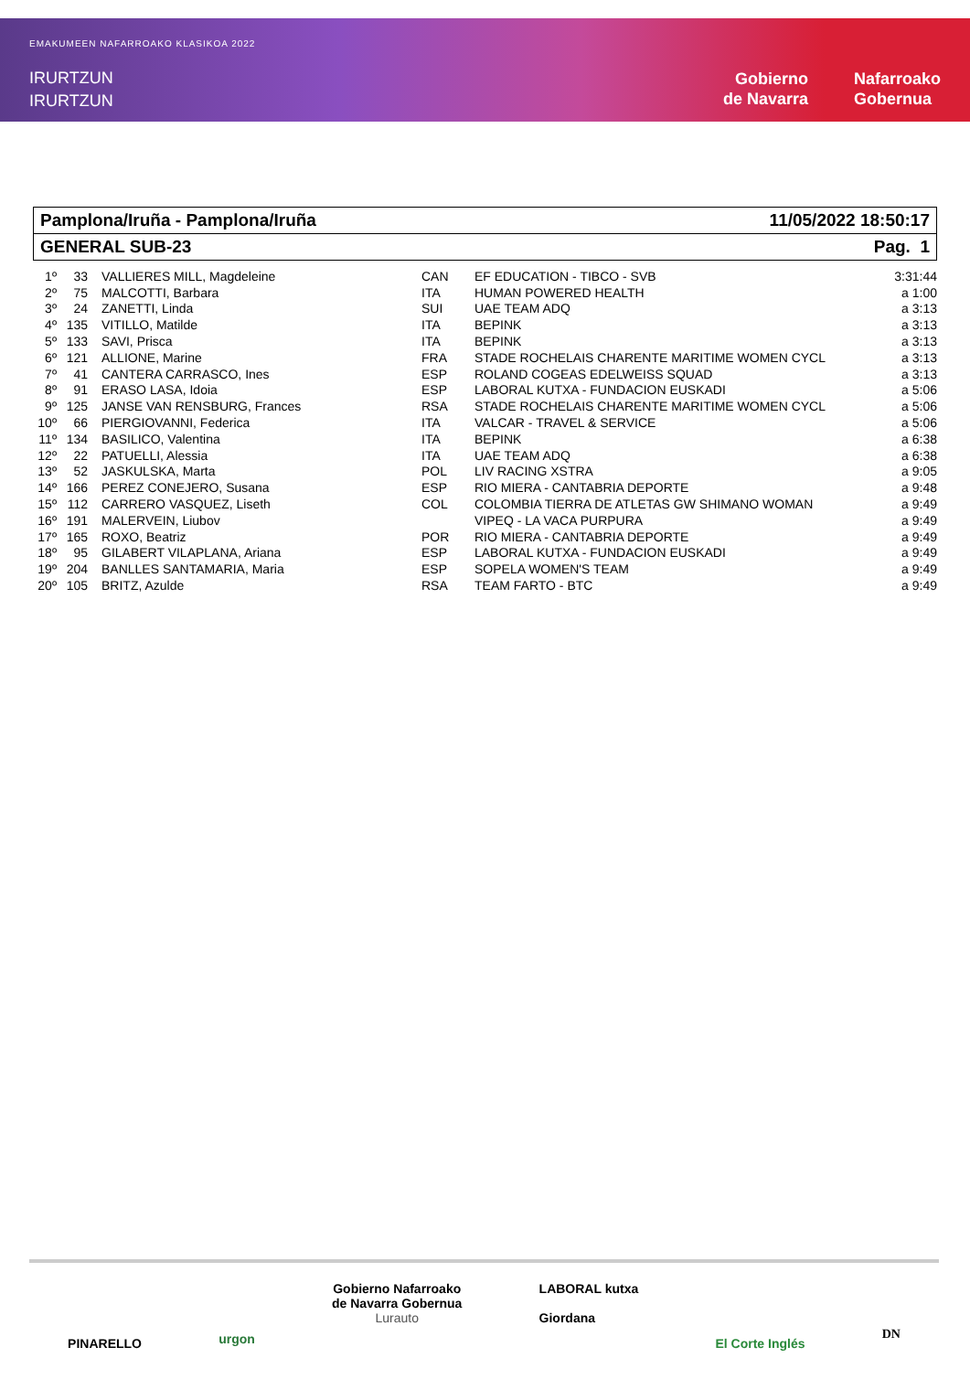EMAKUMEEN NAFARROAKO KLASIKOA 2022
IRURTZUN
IRURTZUN
Gobierno
de Navarra
Nafarroako
Gobernua
Pamplona/Iruña - Pamplona/Iruña 11/05/2022 18:50:17
GENERAL SUB-23 Pag. 1
| 1º | 33 | VALLIERES MILL, Magdeleine | CAN | EF EDUCATION - TIBCO - SVB | 3:31:44 |
| 2º | 75 | MALCOTTI, Barbara | ITA | HUMAN POWERED HEALTH | a 1:00 |
| 3º | 24 | ZANETTI, Linda | SUI | UAE TEAM ADQ | a 3:13 |
| 4º | 135 | VITILLO, Matilde | ITA | BEPINK | a 3:13 |
| 5º | 133 | SAVI, Prisca | ITA | BEPINK | a 3:13 |
| 6º | 121 | ALLIONE, Marine | FRA | STADE ROCHELAIS CHARENTE MARITIME WOMEN CYCL | a 3:13 |
| 7º | 41 | CANTERA CARRASCO, Ines | ESP | ROLAND COGEAS EDELWEISS SQUAD | a 3:13 |
| 8º | 91 | ERASO LASA, Idoia | ESP | LABORAL KUTXA - FUNDACION EUSKADI | a 5:06 |
| 9º | 125 | JANSE VAN RENSBURG, Frances | RSA | STADE ROCHELAIS CHARENTE MARITIME WOMEN CYCL | a 5:06 |
| 10º | 66 | PIERGIOVANNI, Federica | ITA | VALCAR - TRAVEL & SERVICE | a 5:06 |
| 11º | 134 | BASILICO, Valentina | ITA | BEPINK | a 6:38 |
| 12º | 22 | PATUELLI, Alessia | ITA | UAE TEAM ADQ | a 6:38 |
| 13º | 52 | JASKULSKA, Marta | POL | LIV RACING XSTRA | a 9:05 |
| 14º | 166 | PEREZ CONEJERO, Susana | ESP | RIO MIERA - CANTABRIA DEPORTE | a 9:48 |
| 15º | 112 | CARRERO VASQUEZ, Liseth | COL | COLOMBIA TIERRA DE ATLETAS GW SHIMANO WOMAN | a 9:49 |
| 16º | 191 | MALERVEIN, Liubov | | VIPEQ - LA VACA PURPURA | a 9:49 |
| 17º | 165 | ROXO, Beatriz | POR | RIO MIERA - CANTABRIA DEPORTE | a 9:49 |
| 18º | 95 | GILABERT VILAPLANA, Ariana | ESP | LABORAL KUTXA - FUNDACION EUSKADI | a 9:49 |
| 19º | 204 | BANLLES SANTAMARIA, Maria | ESP | SOPELA WOMEN'S TEAM | a 9:49 |
| 20º | 105 | BRITZ, Azulde | RSA | TEAM FARTO - BTC | a 9:49 |
PINARELLO urgon Gobierno Nafarroako
de Navarra Gobernua
Lurauto LABORAL kutxa
Giordana El Corte Inglés DN